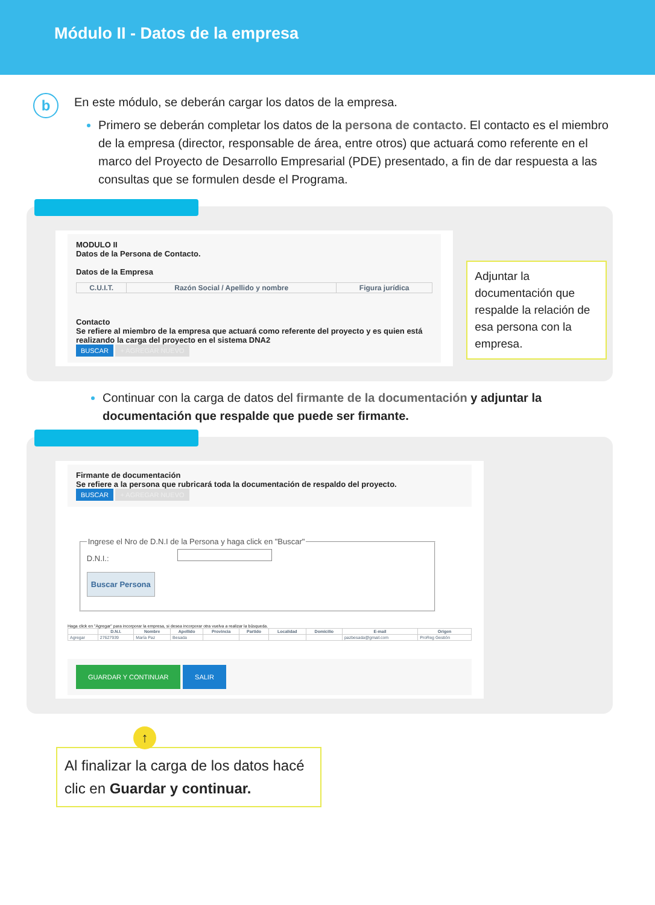Módulo II - Datos de la empresa
b
En este módulo, se deberán cargar los datos de la empresa.
Primero se deberán completar los datos de la persona de contacto. El contacto es el miembro de la empresa (director, responsable de área, entre otros) que actuará como referente en el marco del Proyecto de Desarrollo Empresarial (PDE) presentado, a fin de dar respuesta a las consultas que se formulen desde el Programa.
MODULO II
Datos de la Persona de Contacto.
Datos de la Empresa
| C.U.I.T. | Razón Social / Apellido y nombre | Figura jurídica |
| --- | --- | --- |
Contacto
Se refiere al miembro de la empresa que actuará como referente del proyecto y es quien está realizando la carga del proyecto en el sistema DNA2
BUSCAR + AGREGAR NUEVO
Adjuntar la documentación que respalde la relación de esa persona con la empresa.
Continuar con la carga de datos del firmante de la documentación y adjuntar la documentación que respalde que puede ser firmante.
Firmante de documentación
Se refiere a la persona que rubricará toda la documentación de respaldo del proyecto.
BUSCAR + AGREGAR NUEVO
Ingrese el Nro de D.N.I de la Persona y haga click en "Buscar" D.N.I.:
Buscar Persona
Haga click en "Agregar" para incorporar la empresa, si desea incorporar otra vuelva a realizar la búsqueda.
| | D.N.I. | Nombre | Apellido | Provincia | Partido | Localidad | Domicilio | E-mail | Origen |
| --- | --- | --- | --- | --- | --- | --- | --- | --- | --- |
| Agregar | 27627939 | María Paz | Besada | | | | | pazbesada@gmail.com | ProReg Gestión |
GUARDAR Y CONTINUAR SALIR
↑
Al finalizar la carga de los datos hacé clic en Guardar y continuar.